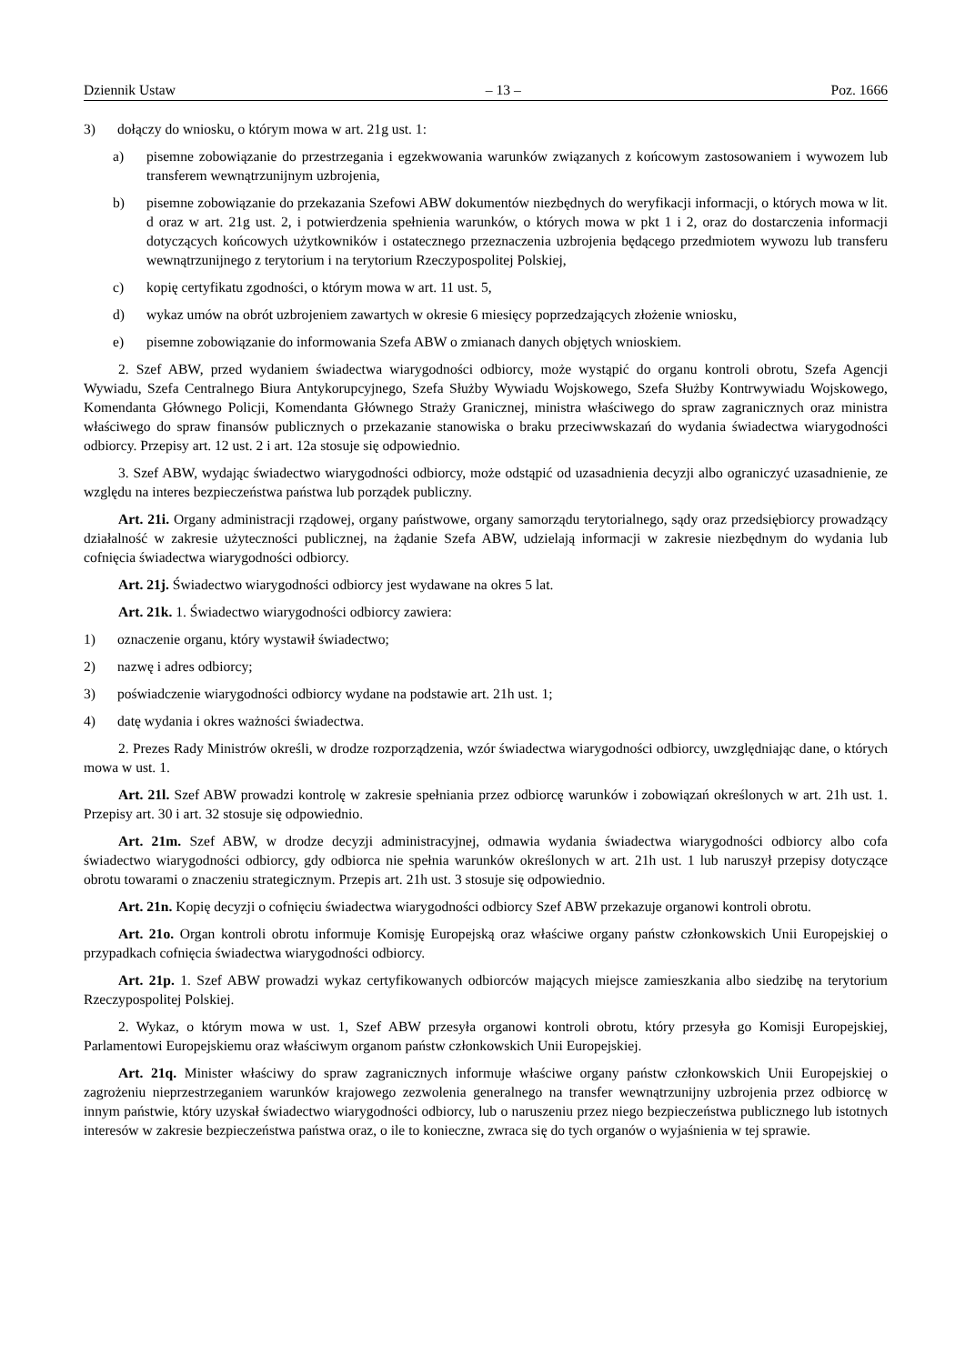Dziennik Ustaw – 13 – Poz. 1666
3) dołączy do wniosku, o którym mowa w art. 21g ust. 1:
a) pisemne zobowiązanie do przestrzegania i egzekwowania warunków związanych z końcowym zastosowaniem i wywozem lub transferem wewnątrzunijnym uzbrojenia,
b) pisemne zobowiązanie do przekazania Szefowi ABW dokumentów niezbędnych do weryfikacji informacji, o których mowa w lit. d oraz w art. 21g ust. 2, i potwierdzenia spełnienia warunków, o których mowa w pkt 1 i 2, oraz do dostarczenia informacji dotyczących końcowych użytkowników i ostatecznego przeznaczenia uzbrojenia będącego przedmiotem wywozu lub transferu wewnątrzunijnego z terytorium i na terytorium Rzeczypospolitej Polskiej,
c) kopię certyfikatu zgodności, o którym mowa w art. 11 ust. 5,
d) wykaz umów na obrót uzbrojeniem zawartych w okresie 6 miesięcy poprzedzających złożenie wniosku,
e) pisemne zobowiązanie do informowania Szefa ABW o zmianach danych objętych wnioskiem.
2. Szef ABW, przed wydaniem świadectwa wiarygodności odbiorcy, może wystąpić do organu kontroli obrotu, Szefa Agencji Wywiadu, Szefa Centralnego Biura Antykorupcyjnego, Szefa Służby Wywiadu Wojskowego, Szefa Służby Kontrwywiadu Wojskowego, Komendanta Głównego Policji, Komendanta Głównego Straży Granicznej, ministra właściwego do spraw zagranicznych oraz ministra właściwego do spraw finansów publicznych o przekazanie stanowiska o braku przeciwwskazań do wydania świadectwa wiarygodności odbiorcy. Przepisy art. 12 ust. 2 i art. 12a stosuje się odpowiednio.
3. Szef ABW, wydając świadectwo wiarygodności odbiorcy, może odstąpić od uzasadnienia decyzji albo ograniczyć uzasadnienie, ze względu na interes bezpieczeństwa państwa lub porządek publiczny.
Art. 21i. Organy administracji rządowej, organy państwowe, organy samorządu terytorialnego, sądy oraz przedsiębiorcy prowadzący działalność w zakresie użyteczności publicznej, na żądanie Szefa ABW, udzielają informacji w zakresie niezbędnym do wydania lub cofnięcia świadectwa wiarygodności odbiorcy.
Art. 21j. Świadectwo wiarygodności odbiorcy jest wydawane na okres 5 lat.
Art. 21k. 1. Świadectwo wiarygodności odbiorcy zawiera:
1) oznaczenie organu, który wystawił świadectwo;
2) nazwę i adres odbiorcy;
3) poświadczenie wiarygodności odbiorcy wydane na podstawie art. 21h ust. 1;
4) datę wydania i okres ważności świadectwa.
2. Prezes Rady Ministrów określi, w drodze rozporządzenia, wzór świadectwa wiarygodności odbiorcy, uwzględniając dane, o których mowa w ust. 1.
Art. 21l. Szef ABW prowadzi kontrolę w zakresie spełniania przez odbiorcę warunków i zobowiązań określonych w art. 21h ust. 1. Przepisy art. 30 i art. 32 stosuje się odpowiednio.
Art. 21m. Szef ABW, w drodze decyzji administracyjnej, odmawia wydania świadectwa wiarygodności odbiorcy albo cofa świadectwo wiarygodności odbiorcy, gdy odbiorca nie spełnia warunków określonych w art. 21h ust. 1 lub naruszył przepisy dotyczące obrotu towarami o znaczeniu strategicznym. Przepis art. 21h ust. 3 stosuje się odpowiednio.
Art. 21n. Kopię decyzji o cofnięciu świadectwa wiarygodności odbiorcy Szef ABW przekazuje organowi kontroli obrotu.
Art. 21o. Organ kontroli obrotu informuje Komisję Europejską oraz właściwe organy państw członkowskich Unii Europejskiej o przypadkach cofnięcia świadectwa wiarygodności odbiorcy.
Art. 21p. 1. Szef ABW prowadzi wykaz certyfikowanych odbiorców mających miejsce zamieszkania albo siedzibę na terytorium Rzeczypospolitej Polskiej.
2. Wykaz, o którym mowa w ust. 1, Szef ABW przesyła organowi kontroli obrotu, który przesyła go Komisji Europejskiej, Parlamentowi Europejskiemu oraz właściwym organom państw członkowskich Unii Europejskiej.
Art. 21q. Minister właściwy do spraw zagranicznych informuje właściwe organy państw członkowskich Unii Europejskiej o zagrożeniu nieprzestrzeganiem warunków krajowego zezwolenia generalnego na transfer wewnątrzunijny uzbrojenia przez odbiorcę w innym państwie, który uzyskał świadectwo wiarygodności odbiorcy, lub o naruszeniu przez niego bezpieczeństwa publicznego lub istotnych interesów w zakresie bezpieczeństwa państwa oraz, o ile to konieczne, zwraca się do tych organów o wyjaśnienia w tej sprawie.